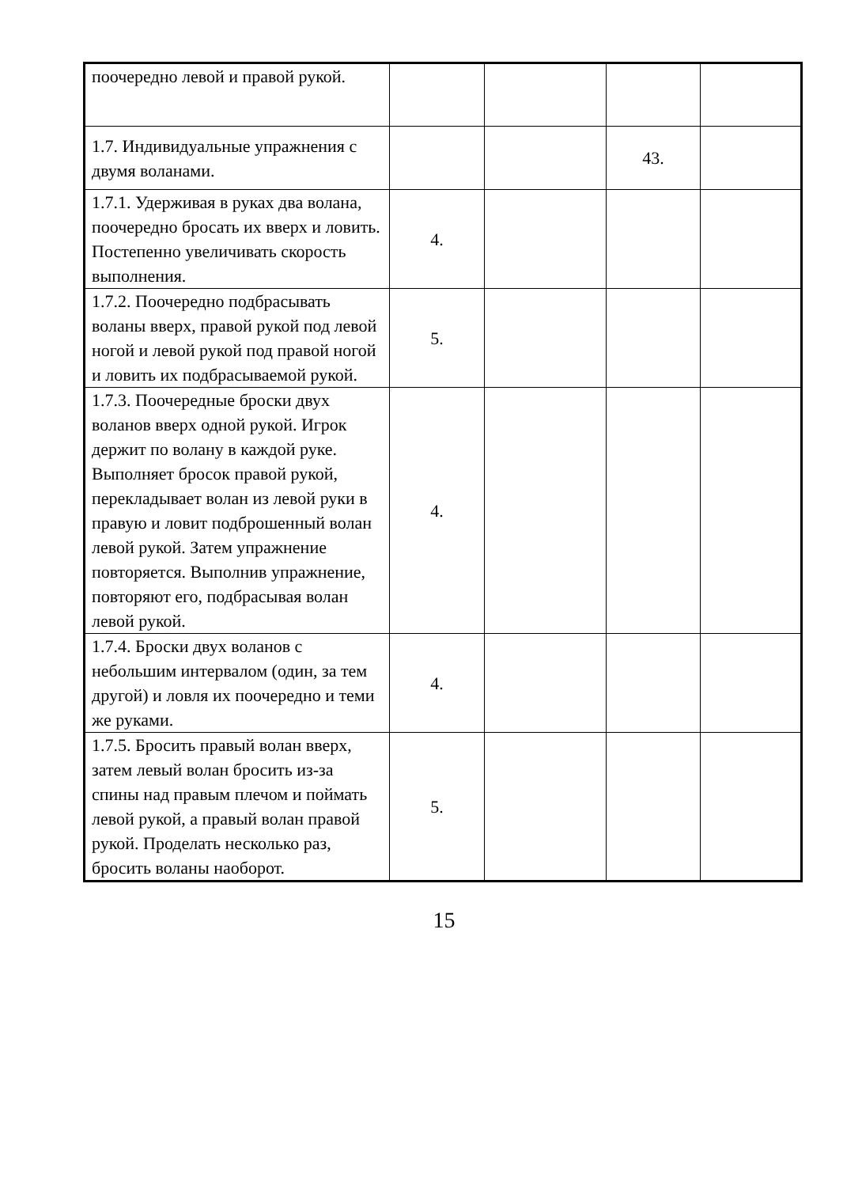| поочередно левой и правой рукой. | | | | |
| 1.7. Индивидуальные упражнения с двумя воланами. | | | 43. | |
| 1.7.1. Удерживая в руках два волана, поочередно бросать их вверх и ловить. Постепенно увеличивать скорость выполнения. | 4. | | | |
| 1.7.2. Поочередно подбрасывать воланы вверх, правой рукой под левой ногой и левой рукой под правой ногой и ловить их подбрасываемой рукой. | 5. | | | |
| 1.7.3. Поочередные броски двух воланов вверх одной рукой. Игрок держит по волану в каждой руке. Выполняет бросок правой рукой, перекладывает волан из левой руки в правую и ловит подброшенный волан левой рукой. Затем упражнение повторяется. Выполнив упражнение, повторяют его, подбрасывая волан левой рукой. | 4. | | | |
| 1.7.4. Броски двух воланов с небольшим интервалом (один, за тем другой) и ловля их поочередно и теми же руками. | 4. | | | |
| 1.7.5. Бросить правый волан вверх, затем левый волан бросить из-за спины над правым плечом и поймать левой рукой, а правый волан правой рукой. Проделать несколько раз, бросить воланы наоборот. | 5. | | | |
15